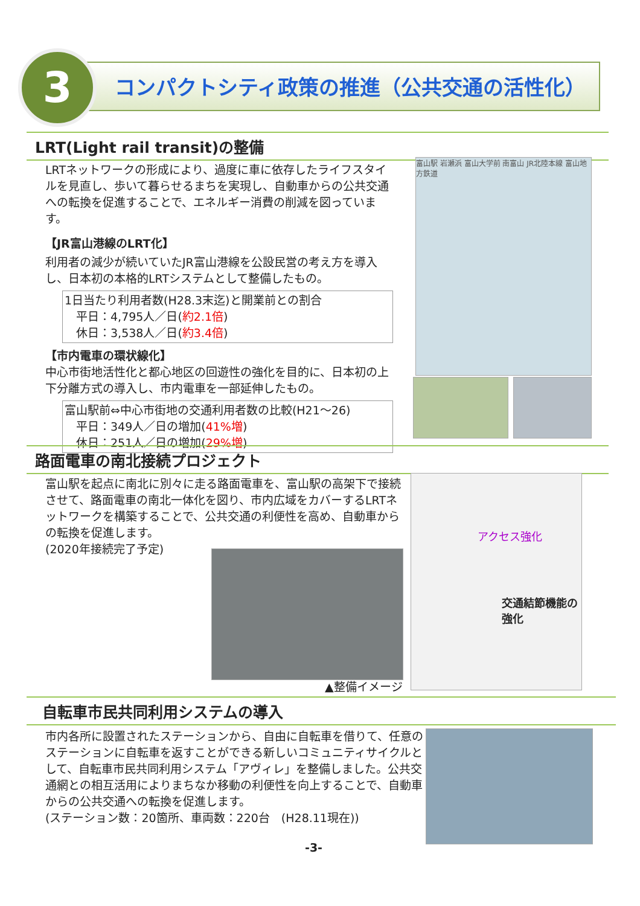3
コンパクトシティ政策の推進（公共交通の活性化）
LRT(Light rail transit)の整備
LRTネットワークの形成により、過度に車に依存したライフスタイルを見直し、歩いて暮らせるまちを実現し、自動車からの公共交通への転換を促進することで、エネルギー消費の削減を図っています。
【JR富山港線のLRT化】
利用者の減少が続いていたJR富山港線を公設民営の考え方を導入し、日本初の本格的LRTシステムとして整備したもの。
1日当たり利用者数(H28.3末迄)と開業前との割合
　平日：4,795人／日(約2.1倍)
　休日：3,538人／日(約3.4倍)
【市内電車の環状線化】
中心市街地活性化と都心地区の回遊性の強化を目的に、日本初の上下分離方式の導入し、市内電車を一部延伸したもの。
富山駅前⇔中心市街地の交通利用者数の比較(H21～26)
　平日：349人／日の増加(41%増)
　休日：251人／日の増加(29%増)
富山駅 岩瀬浜 富山大学前 南富山 JR北陸本線 富山地方鉄道
路面電車の南北接続プロジェクト
富山駅を起点に南北に別々に走る路面電車を、富山駅の高架下で接続させて、路面電車の南北一体化を図り、市内広域をカバーするLRTネットワークを構築することで、公共交通の利便性を高め、自動車からの転換を促進します。
(2020年接続完了予定)
▲整備イメージ
交通結節機能の強化
アクセス強化
自転車市民共同利用システムの導入
市内各所に設置されたステーションから、自由に自転車を借りて、任意のステーションに自転車を返すことができる新しいコミュニティサイクルとして、自転車市民共同利用システム「アヴィレ」を整備しました。公共交通網との相互活用によりまちなか移動の利便性を向上することで、自動車からの公共交通への転換を促進します。
(ステーション数：20箇所、車両数：220台　(H28.11現在))
-3-